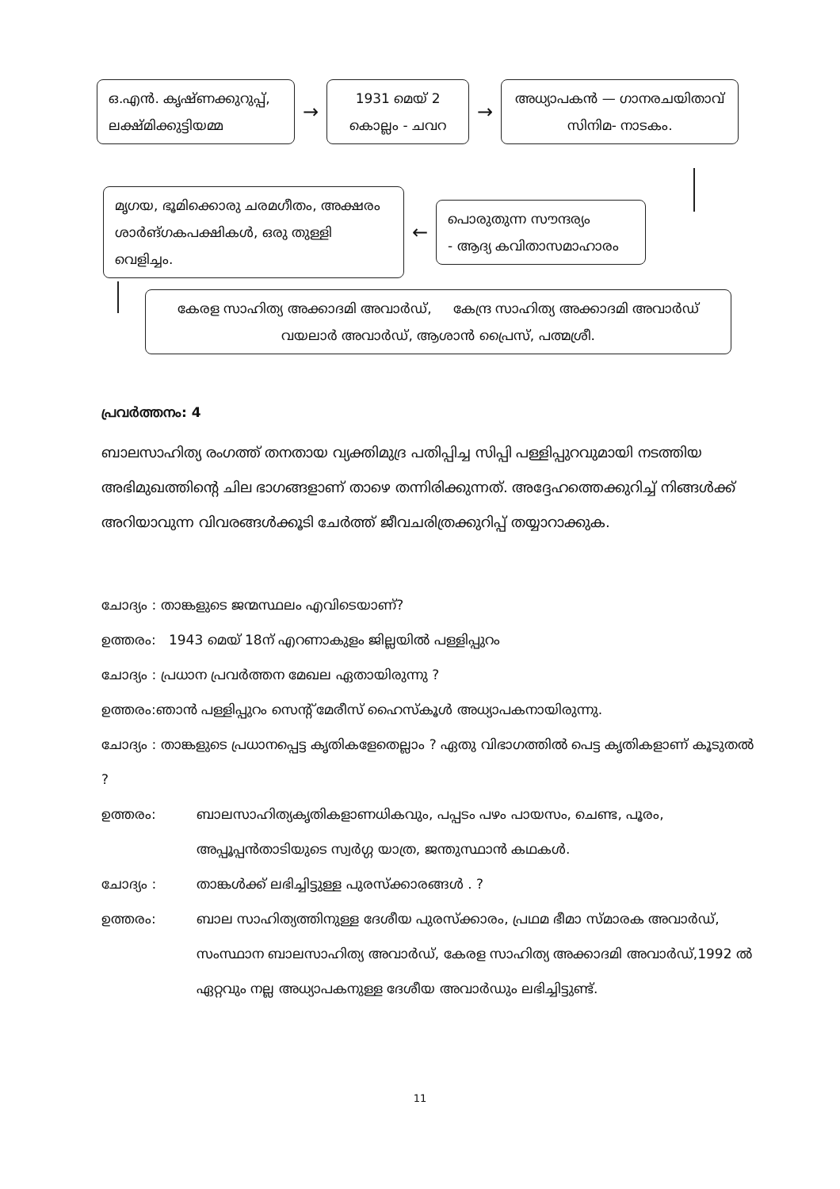ഒ.എൻ. കൃഷ്ണക്കുറുപ്പ്,
ലക്ഷ്മിക്കുട്ടിയമ്മ
→
1931 മെയ് 2
കൊല്ലം - ചവറ
→
അധ്യാപകൻ — ഗാനരചയിതാവ്
സിനിമ- നാടകം.
മൃഗയ, ഭൂമിക്കൊരു ചരമഗീതം, അക്ഷരം
ശാർങ്ഗകപക്ഷികൾ, ഒരു തുള്ളി വെളിച്ചം.
←
പൊരുതുന്ന സൗന്ദര്യം
- ആദ്യ കവിതാസമാഹാരം
കേരള സാഹിത്യ അക്കാദമി അവാർഡ്, കേന്ദ്ര സാഹിത്യ അക്കാദമി അവാർഡ്
വയലാർ അവാർഡ്, ആശാൻ പ്രൈസ്, പത്മശ്രീ.
പ്രവർത്തനം: 4
ബാലസാഹിത്യ രംഗത്ത് തനതായ വ്യക്തിമുദ്ര പതിപ്പിച്ച സിപ്പി പള്ളിപ്പുറവുമായി നടത്തിയ അഭിമുഖത്തിന്റെ ചില ഭാഗങ്ങളാണ് താഴെ തന്നിരിക്കുന്നത്. അദ്ദേഹത്തെക്കുറിച്ച് നിങ്ങൾക്ക് അറിയാവുന്ന വിവരങ്ങൾക്കൂടി ചേർത്ത് ജീവചരിത്രക്കുറിപ്പ് തയ്യാറാക്കുക.
ചോദ്യം : താങ്കളുടെ ജന്മസ്ഥലം എവിടെയാണ്?
ഉത്തരം: 1943 മെയ് 18ന് എറണാകുളം ജില്ലയിൽ പള്ളിപ്പുറം
ചോദ്യം : പ്രധാന പ്രവർത്തന മേഖല ഏതായിരുന്നു ?
ഉത്തരം:ഞാൻ പള്ളിപ്പുറം സെന്റ് മേരീസ് ഹൈസ്കൂൾ അധ്യാപകനായിരുന്നു.
ചോദ്യം : താങ്കളുടെ പ്രധാനപ്പെട്ട കൃതികളേതെല്ലാം ? ഏതു വിഭാഗത്തിൽ പെട്ട കൃതികളാണ് കൂടുതൽ ?
ഉത്തരം: ബാലസാഹിത്യകൃതികളാണധികവും, പപ്പടം പഴം പായസം, ചെണ്ട, പൂരം, അപ്പൂപ്പൻതാടിയുടെ സ്വർഗ്ഗ യാത്ര, ജന്തുസ്ഥാൻ കഥകൾ.
ചോദ്യം : താങ്കൾക്ക് ലഭിച്ചിട്ടുള്ള പുരസ്ക്കാരങ്ങൾ . ?
ഉത്തരം: ബാല സാഹിത്യത്തിനുള്ള ദേശീയ പുരസ്ക്കാരം, പ്രഥമ ഭീമാ സ്മാരക അവാർഡ്, സംസ്ഥാന ബാലസാഹിത്യ അവാർഡ്, കേരള സാഹിത്യ അക്കാദമി അവാർഡ്,1992 ൽ ഏറ്റവും നല്ല അധ്യാപകനുള്ള ദേശീയ അവാർഡും ലഭിച്ചിട്ടുണ്ട്.
11